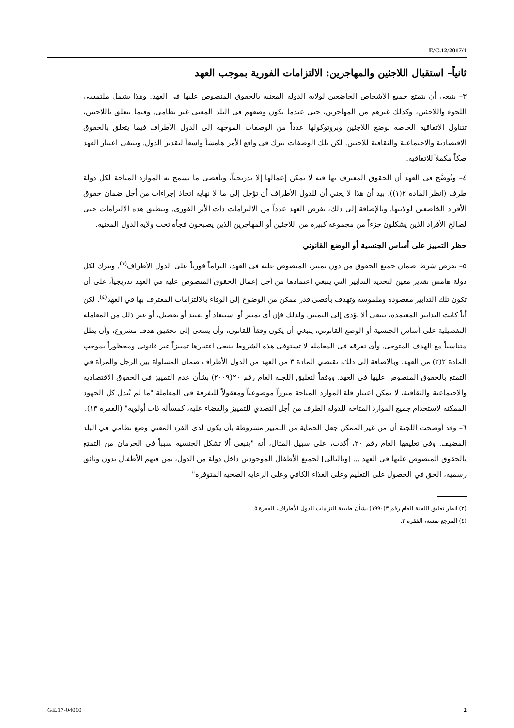E/C.12/2017/1
ثانياً– استقبال اللاجئين والمهاجرين: الالتزامات الفورية بموجب العهد
٣– ينبغي أن يتمتع جميع الأشخاص الخاضعين لولاية الدولة المعنية بالحقوق المنصوص عليها في العهد. وهذا يشمل ملتمسي اللجوء واللاجئين، وكذلك غيرهم من المهاجرين، حتى عندما يكون وضعهم في البلد المعني غير نظامي. وفيما يتعلق باللاجئين، تتناول الاتفاقية الخاصة بوضع اللاجئين وبروتوكولها عدداً من الوصفات الموجهة إلى الدول الأطراف فيما يتعلق بالحقوق الاقتصادية والاجتماعية والثقافية للاجئين. لكن تلك الوصفات تترك في واقع الأمر هامشاً واسعاً لتقدير الدول. وينبغي اعتبار العهد صكاً مكملاً للاتفاقية.
٤– ويُوضَّح في العهد أن الحقوق المعترف بها فيه لا يمكن إعمالها إلا تدريجياً، وبأقصى ما تسمح به الموارد المتاحة لكل دولة طرف (انظر المادة ٢(١)). بيد أن هذا لا يعني أن للدول الأطراف أن تؤجل إلى ما لا نهاية اتخاذ إجراءات من أجل ضمان حقوق الأفراد الخاضعين لولايتها. وبالإضافة إلى ذلك، يفرض العهد عدداً من الالتزامات ذات الأثر الفوري. وتنطبق هذه الالتزامات حتى لصالح الأفراد الذين يشكلون جزءاً من مجموعة كبيرة من اللاجئين أو المهاجرين الذين يصبحون فجأة تحت ولاية الدول المعنية.
حظر التمييز على أساس الجنسية أو الوضع القانوني
٥– يفرض شرط ضمان جميع الحقوق من دون تمييز، المنصوص عليه في العهد، التزاماً فورياً على الدول الأطراف<sup>(٣)</sup>. ويترك لكل دولة هامش تقدير معين لتحديد التدابير التي ينبغي اعتمادها من أجل إعمال الحقوق المنصوص عليه في العهد تدريجياً، على أن تكون تلك التدابير مقصودة وملموسة وتهدف بأقصى قدر ممكن من الوضوح إلى الوفاء بالالتزامات المعترف بها في العهد<sup>(٤)</sup>. لكن أياً كانت التدابير المعتمدة، ينبغي ألا تؤدي إلى التمييز. ولذلك فإن أي تمييز أو استبعاد أو تقييد أو تفضيل، أو غير ذلك من المعاملة التفضيلية على أساس الجنسية أو الوضع القانوني، ينبغي أن يكون وفقاً للقانون، وأن يسعى إلى تحقيق هدف مشروع، وأن يظل متناسباً مع الهدف المتوخى. وأي تفرقة في المعاملة لا تستوفي هذه الشروط ينبغي اعتبارها تمييزاً غير قانوني ومحظوراً بموجب المادة ٢(٢) من العهد. وبالإضافة إلى ذلك، تقتضي المادة ٣ من العهد من الدول الأطراف ضمان المساواة بين الرجل والمرأة في التمتع بالحقوق المنصوص عليها في العهد. ووفقاً لتعليق اللجنة العام رقم ٢٠(٢٠٠٩) بشأن عدم التمييز في الحقوق الاقتصادية والاجتماعية والثقافية، لا يمكن اعتبار قلة الموارد المتاحة مبرراً موضوعياً ومعقولاً للتفرقة في المعاملة "ما لم تُبذل كل الجهود الممكنة لاستخدام جميع الموارد المتاحة للدولة الطرف من أجل التصدي للتمييز والقضاء عليه، كمسألة ذات أولوية" (الفقرة ١٣).
٦– وقد أوضحت اللجنة أن من غير الممكن جعل الحماية من التمييز مشروطة بأن يكون لدى الفرد المعني وضع نظامي في البلد المضيف. وفي تعليقها العام رقم ٢٠، أكدت، على سبيل المثال، أنه "ينبغي ألا تشكل الجنسية سبباً في الحرمان من التمتع بالحقوق المنصوص عليها في العهد ... [وبالتالي] لجميع الأطفال الموجودين داخل دولة من الدول، بمن فيهم الأطفال بدون وثائق رسمية، الحق في الحصول على التعليم وعلى الغذاء الكافي وعلى الرعاية الصحية المتوفرة"
(٣) انظر تعليق اللجنة العام رقم ٣(١٩٩٠) بشأن طبيعة التزامات الدول الأطراف، الفقرة ٥.
(٤) المرجع نفسه، الفقرة ٢.
GE.17-04000 2